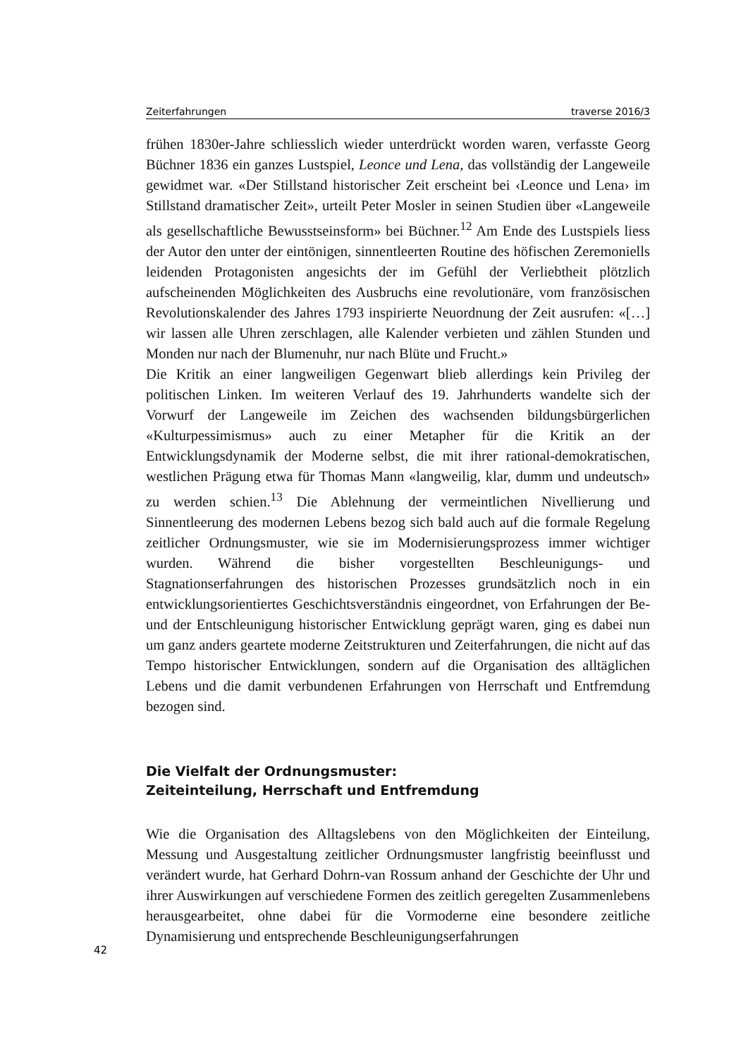Zeiterfahrungen traverse 2016/3
frühen 1830er-Jahre schliesslich wieder unterdrückt worden waren, verfasste Georg Büchner 1836 ein ganzes Lustspiel, Leonce und Lena, das vollständig der Langeweile gewidmet war. «Der Stillstand historischer Zeit erscheint bei ‹Leonce und Lena› im Stillstand dramatischer Zeit», urteilt Peter Mosler in seinen Studien über «Langeweile als gesellschaftliche Bewusstseinsform» bei Büchner.<sup>12</sup> Am Ende des Lustspiels liess der Autor den unter der eintönigen, sinnentleerten Routine des höfischen Zeremoniells leidenden Protagonisten angesichts der im Gefühl der Verliebtheit plötzlich aufscheinenden Möglichkeiten des Ausbruchs eine revolutionäre, vom französischen Revolutionskalender des Jahres 1793 inspirierte Neuordnung der Zeit ausrufen: «[…] wir lassen alle Uhren zerschlagen, alle Kalender verbieten und zählen Stunden und Monden nur nach der Blumenuhr, nur nach Blüte und Frucht.»
Die Kritik an einer langweiligen Gegenwart blieb allerdings kein Privileg der politischen Linken. Im weiteren Verlauf des 19. Jahrhunderts wandelte sich der Vorwurf der Langeweile im Zeichen des wachsenden bildungsbürgerlichen «Kulturpessimismus» auch zu einer Metapher für die Kritik an der Entwicklungsdynamik der Moderne selbst, die mit ihrer rational-demokratischen, westlichen Prägung etwa für Thomas Mann «langweilig, klar, dumm und undeutsch» zu werden schien.<sup>13</sup> Die Ablehnung der vermeintlichen Nivellierung und Sinnentleerung des modernen Lebens bezog sich bald auch auf die formale Regelung zeitlicher Ordnungsmuster, wie sie im Modernisierungsprozess immer wichtiger wurden. Während die bisher vorgestellten Beschleunigungs- und Stagnationserfahrungen des historischen Prozesses grundsätzlich noch in ein entwicklungsorientiertes Geschichtsverständnis eingeordnet, von Erfahrungen der Be- und der Entschleunigung historischer Entwicklung geprägt waren, ging es dabei nun um ganz anders geartete moderne Zeitstrukturen und Zeiterfahrungen, die nicht auf das Tempo historischer Entwicklungen, sondern auf die Organisation des alltäglichen Lebens und die damit verbundenen Erfahrungen von Herrschaft und Entfremdung bezogen sind.
Die Vielfalt der Ordnungsmuster:
Zeiteinteilung, Herrschaft und Entfremdung
Wie die Organisation des Alltagslebens von den Möglichkeiten der Einteilung, Messung und Ausgestaltung zeitlicher Ordnungsmuster langfristig beeinflusst und verändert wurde, hat Gerhard Dohrn-van Rossum anhand der Geschichte der Uhr und ihrer Auswirkungen auf verschiedene Formen des zeitlich geregelten Zusammenlebens herausgearbeitet, ohne dabei für die Vormoderne eine besondere zeitliche Dynamisierung und entsprechende Beschleunigungserfahrungen
42